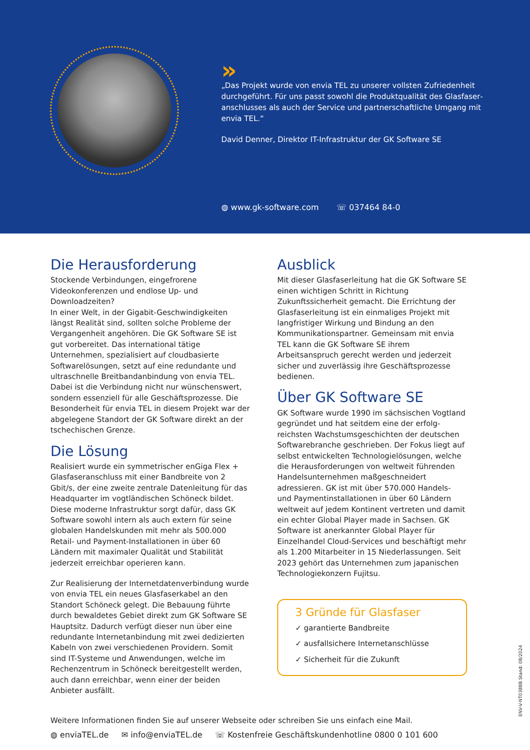»
„Das Projekt wurde von envia TEL zu unserer vollsten Zufriedenheit durchgeführt. Für uns passt sowohl die Produktqualität des Glasfaser­anschlusses als auch der Service und partnerschaftliche Umgang mit envia TEL.“
David Denner, Direktor IT-Infrastruktur der GK Software SE
◍ www.gk-software.com ☏ 037464 84-0
Die Herausforderung
Stockende Verbindungen, eingefrorene Videokonferen­zen und endlose Up- und Downloadzeiten?
In einer Welt, in der Gigabit-Geschwindigkeiten längst Realität sind, sollten solche Probleme der Vergangen­heit angehören. Die GK Software SE ist gut vorbereitet. Das international tätige Unternehmen, spezialisiert auf cloudbasierte Softwarelösungen, setzt auf eine redun­dante und ultraschnelle Breitbandanbindung von envia TEL. Dabei ist die Verbindung nicht nur wünschenswert, sondern essenziell für alle Geschäftsprozesse. Die Besonderheit für envia TEL in diesem Projekt war der abgelegene Standort der GK Software direkt an der tschechischen Grenze.
Die Lösung
Realisiert wurde ein symmetrischer enGiga Flex + Glasfaseranschluss mit einer Bandbreite von 2 Gbit/s, der eine zweite zentrale Datenleitung für das Headquarter im vogtländischen Schöneck bildet. Diese moderne Infrastruktur sorgt dafür, dass GK Software sowohl intern als auch extern für seine globalen Handelskunden mit mehr als 500.000 Retail- und Payment-Installationen in über 60 Ländern mit maximaler Qualität und Stabilität jederzeit erreichbar operieren kann.
Zur Realisierung der Internetdatenverbindung wurde von envia TEL ein neues Glasfaserkabel an den Stand­ort Schöneck gelegt. Die Bebauung führte durch be­waldetes Gebiet direkt zum GK Software SE Haupt­sitz. Dadurch verfügt dieser nun über eine redundante Internetanbindung mit zwei dedizierten Kabeln von zwei verschiedenen Providern. Somit sind IT-Syste­me und Anwendungen, welche im Rechenzentrum in Schöneck bereitgestellt werden, auch dann erreichbar, wenn einer der beiden Anbieter ausfällt.
Ausblick
Mit dieser Glasfaserleitung hat die GK Software SE einen wichtigen Schritt in Richtung Zukunftssicher­heit gemacht. Die Errichtung der Glasfaserleitung ist ein einmaliges Projekt mit langfristiger Wirkung und Bindung an den Kommunikationspartner. Gemeinsam mit envia TEL kann die GK Software SE ihrem Arbeitsanspruch gerecht werden und jederzeit sicher und zuverlässig ihre Geschäftspro­zesse bedienen.
Über GK Software SE
GK Software wurde 1990 im sächsischen Vogt­land gegründet und hat seitdem eine der erfolg­reichsten Wachstumsgeschichten der deutschen Softwarebranche geschrieben. Der Fokus liegt auf selbst entwickelten Technologielösungen, welche die Herausforderungen von weltweit führenden Handelsunternehmen maßgeschneidert adressieren. GK ist mit über 570.000 Handels- und Paymentins­tallationen in über 60 Ländern weltweit auf jedem Kontinent vertreten und damit ein echter Global Player made in Sachsen. GK Software ist anerkann­ter Global Player für Einzelhandel Cloud-Services und beschäftigt mehr als 1.200 Mitarbeiter in 15 Niederlassungen. Seit 2023 gehört das Unterneh­men zum japanischen Technologiekonzern Fujitsu.
3 Gründe für Glasfaser
✓ garantierte Bandbreite
✓ ausfallsichere Internetanschlüsse
✓ Sicherheit für die Zukunft
Weitere Informationen finden Sie auf unserer Webseite oder schreiben Sie uns einfach eine Mail.
◍ enviaTEL.de ✉ info@enviaTEL.de ☏ Kostenfreie Geschäftskundenhotline 0800 0 101 600
ENV-V-NT0388B Stand: 08/2024